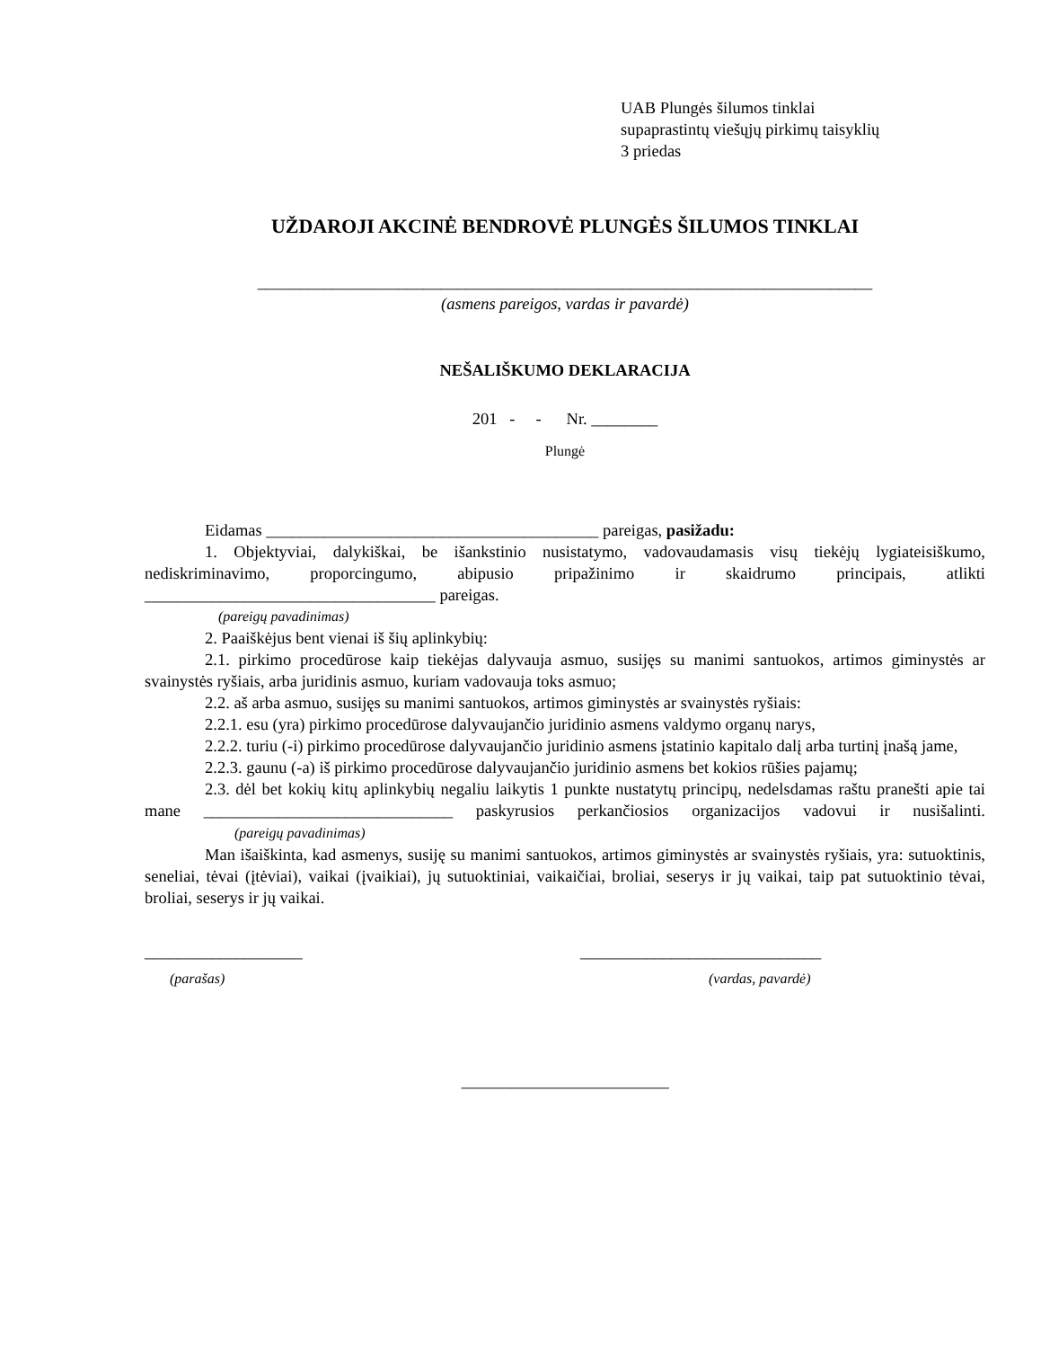UAB Plungės šilumos tinklai
supaprastintų viešųjų pirkimų taisyklių
3 priedas
UŽDAROJI AKCINĖ BENDROVĖ PLUNGĖS ŠILUMOS TINKLAI
__________________________________________________________________________
(asmens pareigos, vardas ir pavardė)
NEŠALIŠKUMO DEKLARACIJA
201 - - Nr. ________
Plungė
Eidamas ________________________________________ pareigas, pasižadu:
1. Objektyviai, dalykiškai, be išankstinio nusistatymo, vadovaudamasis visų tiekėjų lygiateisiškumo, nediskriminavimo, proporcingumo, abipusio pripažinimo ir skaidrumo principais, atlikti ___________________________________ pareigas.
(pareigų pavadinimas)
2. Paaiškėjus bent vienai iš šių aplinkybių:
2.1. pirkimo procedūrose kaip tiekėjas dalyvauja asmuo, susijęs su manimi santuokos, artimos giminystės ar svainystės ryšiais, arba juridinis asmuo, kuriam vadovauja toks asmuo;
2.2. aš arba asmuo, susijęs su manimi santuokos, artimos giminystės ar svainystės ryšiais:
2.2.1. esu (yra) pirkimo procedūrose dalyvaujančio juridinio asmens valdymo organų narys,
2.2.2. turiu (-i) pirkimo procedūrose dalyvaujančio juridinio asmens įstatinio kapitalo dalį arba turtinį įnašą jame,
2.2.3. gaunu (-a) iš pirkimo procedūrose dalyvaujančio juridinio asmens bet kokios rūšies pajamų;
2.3. dėl bet kokių kitų aplinkybių negaliu laikytis 1 punkte nustatytų principų, nedelsdamas raštu pranešti apie tai mane ______________________________ paskyrusios perkančiosios organizacijos vadovui ir nusišalinti. (pareigų pavadinimas)
Man išaiškinta, kad asmenys, susiję su manimi santuokos, artimos giminystės ar svainystės ryšiais, yra: sutuoktinis, seneliai, tėvai (įtėviai), vaikai (įvaikiai), jų sutuoktiniai, vaikaičiai, broliai, seserys ir jų vaikai, taip pat sutuoktinio tėvai, broliai, seserys ir jų vaikai.
___________________ _____________________________
(parašas) (vardas, pavardė)
_________________________